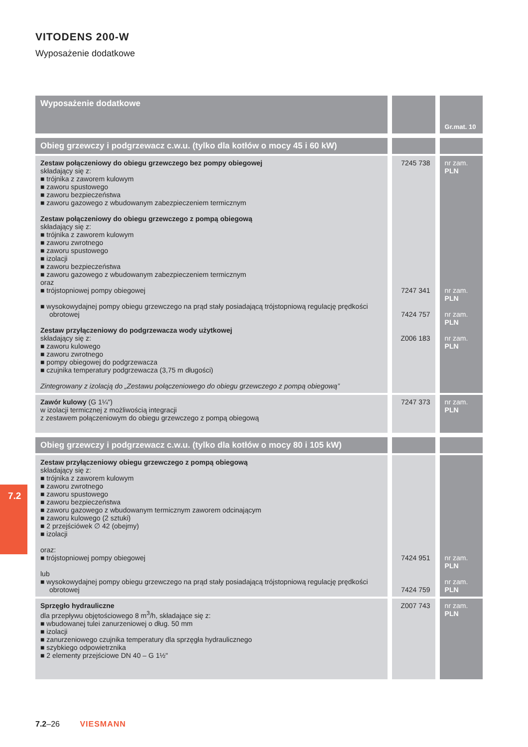VITODENS 200-W
Wyposażenie dodatkowe
| Wyposażenie dodatkowe | | Gr.mat. 10 |
| Obieg grzewczy i podgrzewacz c.w.u. (tylko dla kotłów o mocy 45 i 60 kW) | | |
| Zestaw połączeniowy do obiegu grzewczego bez pompy obiegowej składający się z: ■ trójnika z zaworem kulowym ■ zaworu spustowego ■ zaworu bezpieczeństwa ■ zaworu gazowego z wbudowanym zabezpieczeniem termicznym Zestaw połączeniowy do obiegu grzewczego z pompą obiegową składający się z: ■ trójnika z zaworem kulowym ■ zaworu zwrotnego ■ zaworu spustowego ■ izolacji ■ zaworu bezpieczeństwa ■ zaworu gazowego z wbudowanym zabezpieczeniem termicznym oraz ■ trójstopniowej pompy obiegowej ■ wysokowydajnej pompy obiegu grzewczego na prąd stały posiadającą trójstopniową regulację prędkości obrotowej Zestaw przyłączeniowy do podgrzewacza wody użytkowej składający się z: ■ zaworu kulowego ■ zaworu zwrotnego ■ pompy obiegowej do podgrzewacza ■ czujnika temperatury podgrzewacza (3,75 m długości) Zintegrowany z izolacją do „Zestawu połączeniowego do obiegu grzewczego z pompą obiegową” | 7245 738 7247 341 7424 757 Z006 183 | nr zam. PLN nr zam. PLN nr zam. PLN nr zam. PLN |
| Zawór kulowy (G 1¼") w izolacji termicznej z możliwością integracji z zestawem połączeniowym do obiegu grzewczego z pompą obiegową | 7247 373 | nr zam. PLN |
| Obieg grzewczy i podgrzewacz c.w.u. (tylko dla kotłów o mocy 80 i 105 kW) | | |
| Zestaw przyłączeniowy obiegu grzewczego z pompą obiegową składający się z: ■ trójnika z zaworem kulowym ■ zaworu zwrotnego ■ zaworu spustowego ■ zaworu bezpieczeństwa ■ zaworu gazowego z wbudowanym termicznym zaworem odcinającym ■ zaworu kulowego (2 sztuki) ■ 2 przejściówek ∅ 42 (obejmy) ■ izolacji oraz: ■ trójstopniowej pompy obiegowej lub ■ wysokowydajnej pompy obiegu grzewczego na prąd stały posiadającą trójstopniową regulację prędkości obrotowej | 7424 951 7424 759 | nr zam. PLN nr zam. PLN |
| Sprzęgło hydrauliczne dla przepływu objętościowego 8 m<sup>3</sup>/h, składające się z: ■ wbudowanej tulei zanurzeniowej o dług. 50 mm ■ izolacji ■ zanurzeniowego czujnika temperatury dla sprzęgła hydraulicznego ■ szybkiego odpowietrznika ■ 2 elementy przejściowe DN 40 – G 1½" | Z007 743 | nr zam. PLN |
7.2
7.2–26 VIESMANN